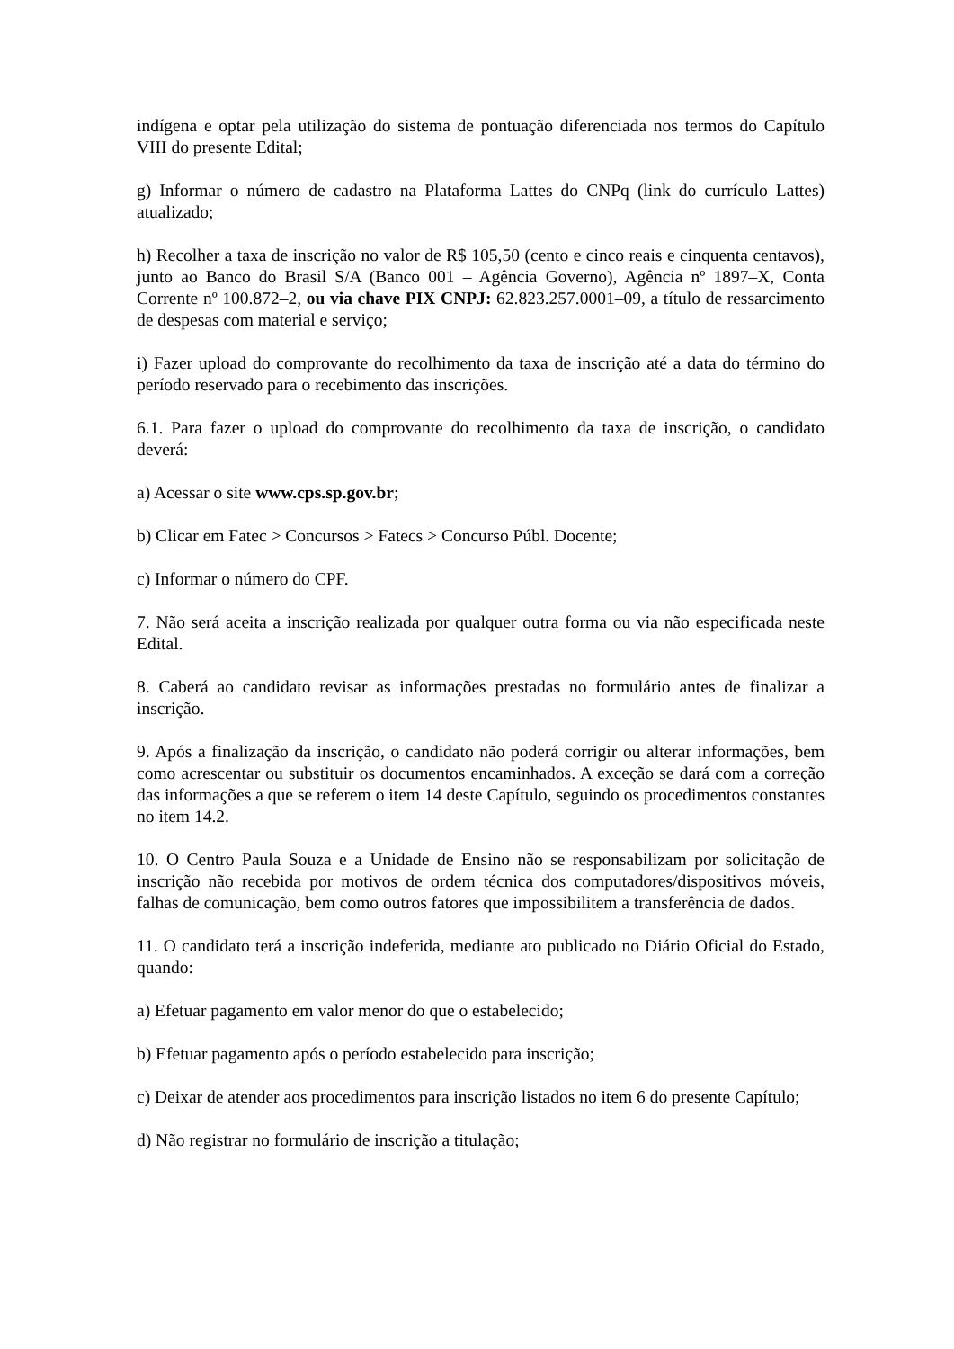indígena e optar pela utilização do sistema de pontuação diferenciada nos termos do Capítulo VIII do presente Edital;
g) Informar o número de cadastro na Plataforma Lattes do CNPq (link do currículo Lattes) atualizado;
h) Recolher a taxa de inscrição no valor de R$ 105,50 (cento e cinco reais e cinquenta centavos), junto ao Banco do Brasil S/A (Banco 001 – Agência Governo), Agência nº 1897–X, Conta Corrente nº 100.872–2, ou via chave PIX CNPJ: 62.823.257.0001–09, a título de ressarcimento de despesas com material e serviço;
i) Fazer upload do comprovante do recolhimento da taxa de inscrição até a data do término do período reservado para o recebimento das inscrições.
6.1. Para fazer o upload do comprovante do recolhimento da taxa de inscrição, o candidato deverá:
a) Acessar o site www.cps.sp.gov.br;
b) Clicar em Fatec > Concursos > Fatecs > Concurso Públ. Docente;
c) Informar o número do CPF.
7. Não será aceita a inscrição realizada por qualquer outra forma ou via não especificada neste Edital.
8. Caberá ao candidato revisar as informações prestadas no formulário antes de finalizar a inscrição.
9. Após a finalização da inscrição, o candidato não poderá corrigir ou alterar informações, bem como acrescentar ou substituir os documentos encaminhados. A exceção se dará com a correção das informações a que se referem o item 14 deste Capítulo, seguindo os procedimentos constantes no item 14.2.
10. O Centro Paula Souza e a Unidade de Ensino não se responsabilizam por solicitação de inscrição não recebida por motivos de ordem técnica dos computadores/dispositivos móveis, falhas de comunicação, bem como outros fatores que impossibilitem a transferência de dados.
11. O candidato terá a inscrição indeferida, mediante ato publicado no Diário Oficial do Estado, quando:
a) Efetuar pagamento em valor menor do que o estabelecido;
b) Efetuar pagamento após o período estabelecido para inscrição;
c) Deixar de atender aos procedimentos para inscrição listados no item 6 do presente Capítulo;
d) Não registrar no formulário de inscrição a titulação;